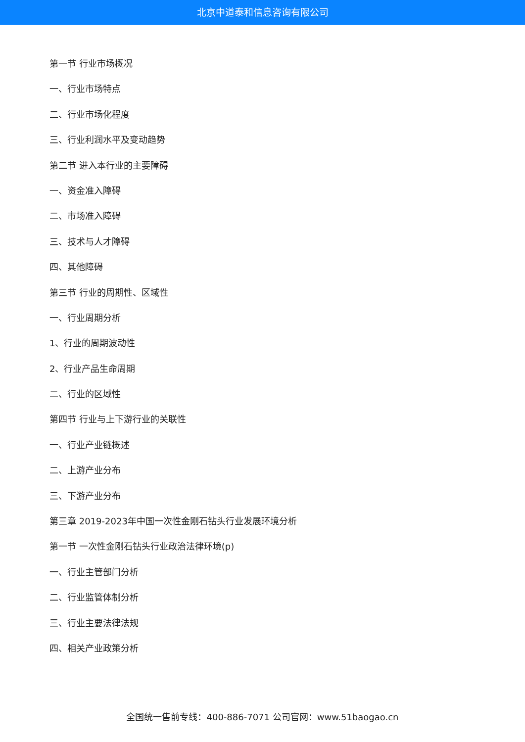北京中道泰和信息咨询有限公司
第一节 行业市场概况
一、行业市场特点
二、行业市场化程度
三、行业利润水平及变动趋势
第二节 进入本行业的主要障碍
一、资金准入障碍
二、市场准入障碍
三、技术与人才障碍
四、其他障碍
第三节 行业的周期性、区域性
一、行业周期分析
1、行业的周期波动性
2、行业产品生命周期
二、行业的区域性
第四节 行业与上下游行业的关联性
一、行业产业链概述
二、上游产业分布
三、下游产业分布
第三章 2019-2023年中国一次性金刚石钻头行业发展环境分析
第一节 一次性金刚石钻头行业政治法律环境(p)
一、行业主管部门分析
二、行业监管体制分析
三、行业主要法律法规
四、相关产业政策分析
全国统一售前专线：400-886-7071 公司官网：www.51baogao.cn